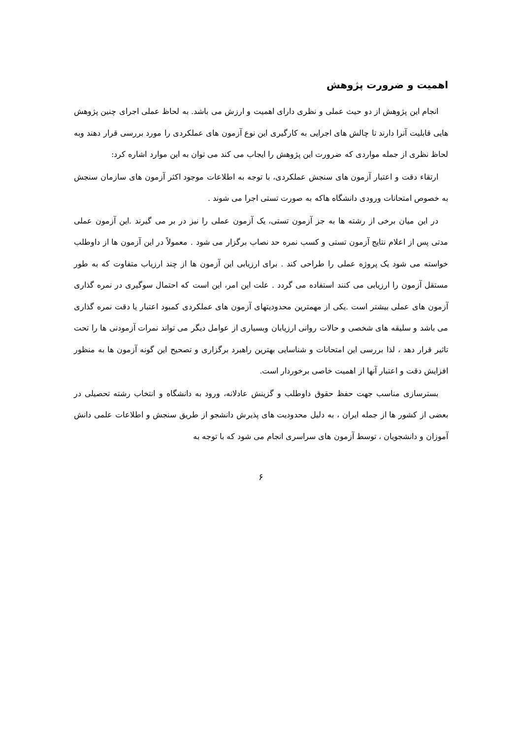اهمیت و ضرورت پژوهش
انجام این پژوهش از دو حیث عملی و نظری دارای اهمیت و ارزش می باشد. به لحاظ عملی اجرای چنین پژوهش هایی قابلیت آنرا دارند تا چالش های اجرایی به کارگیری این نوع آزمون های عملکردی را مورد بررسی قرار دهند وبه لحاظ نظری از جمله مواردی که ضرورت این پژوهش را ایجاب می کند می توان به این موارد اشاره کرد:
ارتقاء دقت و اعتبار آزمون های سنجش عملکردی، با توجه به اطلاعات موجود اکثر آزمون های سازمان سنجش به خصوص امتحانات ورودی دانشگاه هاکه به صورت تستی اجرا می شوند .
در این میان برخی از رشته ها به جز آزمون تستی، یک آزمون عملی را نیز در بر می گیرند .این آزمون عملی مدتی پس از اعلام نتایج آزمون تستی و کسب نمره حد نصاب برگزار می شود . معمولاً در این آزمون ها از داوطلب خواسته می شود یک پروژه عملی را طراحی کند . برای ارزیابی این آزمون ها از چند ارزیاب متفاوت که به طور مستقل آزمون را ارزیابی می کنند استفاده می گردد . علت این امر، این است که احتمال سوگیری در نمره گذاری آزمون های عملی بیشتر است .یکی از مهمترین محدودیتهای آزمون های عملکردی کمبود اعتبار یا دقت نمره گذاری می باشد و سلیقه های شخصی و حالات روانی ارزیابان وبسیاری از عوامل دیگر می تواند نمرات آزمودنی ها را تحت تاثیر قرار دهد ، لذا بررسی این امتحانات و شناسایی بهترین راهبرد برگزاری و تصحیح این گونه آزمون ها به منظور افزایش دقت و اعتبار آنها از اهمیت خاصی برخوردار است.
بسترسازی مناسب جهت حفظ حقوق داوطلب و گزینش عادلانه، ورود به دانشگاه و انتخاب رشته تحصیلی در بعضی از کشور ها از جمله ایران ، به دلیل محدودیت های پذیرش دانشجو از طریق سنجش و اطلاعات علمی دانش آموزان و دانشجویان ، توسط آزمون های سراسری انجام می شود که با توجه به
۶